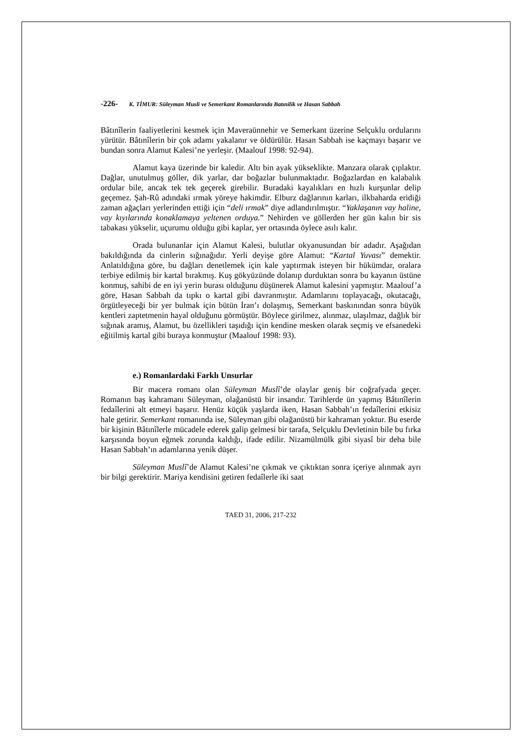-226- K. TİMUR: Süleyman Musli ve Semerkant Romanlarında Batınilik ve Hasan Sabbah
Bâtınîlerin faaliyetlerini kesmek için Maveraünnehir ve Semerkant üzerine Selçuklu ordularını yürütür. Bâtınîlerin bir çok adamı yakalanır ve öldürülür. Hasan Sabbah ise kaçmayı başarır ve bundan sonra Alamut Kalesi’ne yerleşir. (Maalouf 1998: 92-94).
Alamut kaya üzerinde bir kaledir. Altı bin ayak yükseklikte. Manzara olarak çıplaktır. Dağlar, unutulmuş göller, dik yarlar, dar boğazlar bulunmaktadır. Boğazlardan en kalabalık ordular bile, ancak tek tek geçerek girebilir. Buradaki kayalıkları en hızlı kurşunlar delip geçemez. Şah-Rû adındaki ırmak yöreye hakimdir. Elburz dağlarının karları, ilkbaharda eridiği zaman ağaçları yerlerinden ettiği için “deli ırmak” diye adlandırılmıştır. “Yaklaşanın vay haline, vay kıyılarında konaklamaya yeltenen orduya.” Nehirden ve göllerden her gün kalın bir sis tabakası yükselir, uçurumu olduğu gibi kaplar, yer ortasında öylece asılı kalır.
Orada bulunanlar için Alamut Kalesi, bulutlar okyanusundan bir adadır. Aşağıdan bakıldığında da cinlerin sığınağıdır. Yerli deyişe göre Alamut: “Kartal Yuvası” demektir. Anlatıldığına göre, bu dağları denetlemek için kale yaptırmak isteyen bir hükümdar, oralara terbiye edilmiş bir kartal bırakmış. Kuş gökyüzünde dolanıp durduktan sonra bu kayanın üstüne konmuş, sahibi de en iyi yerin burası olduğunu düşünerek Alamut kalesini yapmıştır. Maalouf’a göre, Hasan Sabbah da tıpkı o kartal gibi davranmıştır. Adamlarını toplayacağı, okutacağı, örgütleyeceği bir yer bulmak için bütün İran’ı dolaşmış, Semerkant baskınından sonra büyük kentleri zaptetmenin hayal olduğunu görmüştür. Böylece girilmez, alınmaz, ulaşılmaz, dağlık bir sığınak aramış, Alamut, bu özellikleri taşıdığı için kendine mesken olarak seçmiş ve efsanedeki eğitilmiş kartal gibi buraya konmuştur (Maalouf 1998: 93).
e.) Romanlardaki Farklı Unsurlar
Bir macera romanı olan Süleyman Muslî’de olaylar geniş bir coğrafyada geçer. Romanın baş kahramanı Süleyman, olağanüstü bir insandır. Tarihlerde ün yapmış Bâtınîlerin fedaîlerini alt etmeyi başarır. Henüz küçük yaşlarda iken, Hasan Sabbah’ın fedaîlerini etkisiz hale getirir. Semerkant romanında ise, Süleyman gibi olağanüstü bir kahraman yoktur. Bu eserde bir kişinin Bâtınîlerle mücadele ederek galip gelmesi bir tarafa, Selçuklu Devletinin bile bu fırka karşısında boyun eğmek zorunda kaldığı, ifade edilir. Nizamülmülk gibi siyasî bir deha bile Hasan Sabbah’ın adamlarına yenik düşer.
Süleyman Muslî’de Alamut Kalesi’ne çıkmak ve çıktıktan sonra içeriye alınmak ayrı bir bilgi gerektirir. Mariya kendisini getiren fedaîlerle iki saat
TAED 31, 2006, 217-232